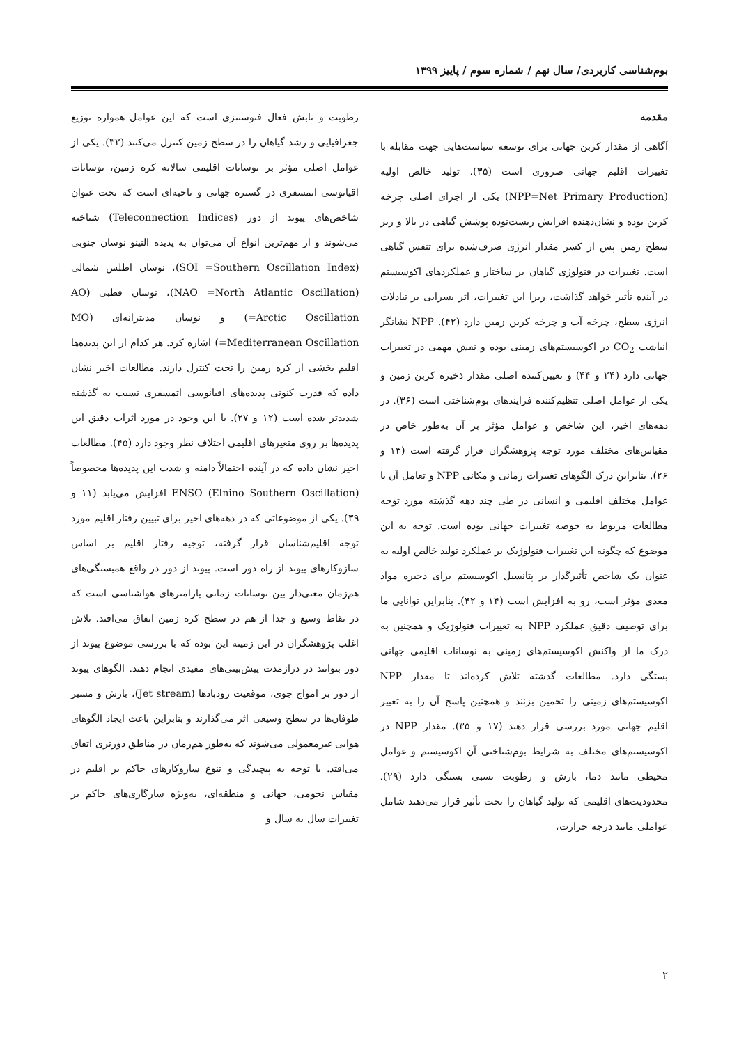بوم‌شناسی کاربردی/ سال نهم / شماره سوم / پاییز ۱۳۹۹
مقدمه
آگاهی از مقدار کربن جهانی برای توسعه سیاست‌هایی جهت مقابله با تغییرات اقلیم جهانی ضروری است (۳۵). تولید خالص اولیه (NPP=Net Primary Production) یکی از اجزای اصلی چرخه کربن بوده و نشان‌دهنده افزایش زیست‌توده پوشش گیاهی در بالا و زیر سطح زمین پس از کسر مقدار انرژی صرف‌شده برای تنفس گیاهی است. تغییرات در فنولوژی گیاهان بر ساختار و عملکردهای اکوسیستم در آینده تأثیر خواهد گذاشت، زیرا این تغییرات، اثر بسزایی بر تبادلات انرژی سطح، چرخه آب و چرخه کربن زمین دارد (۴۲). NPP نشانگر انباشت CO<sub>2</sub> در اکوسیستم‌های زمینی بوده و نقش مهمی در تغییرات جهانی دارد (۲۴ و ۴۴) و تعیین‌کننده اصلی مقدار ذخیره کربن زمین و یکی از عوامل اصلی تنظیم‌کننده فرایندهای بوم‌شناختی است (۳۶). در دهه‌های اخیر، این شاخص و عوامل مؤثر بر آن به‌طور خاص در مقیاس‌های مختلف مورد توجه پژوهشگران قرار گرفته است (۱۳ و ۲۶). بنابراین درک الگوهای تغییرات زمانی و مکانی NPP و تعامل آن با عوامل مختلف اقلیمی و انسانی در طی چند دهه گذشته مورد توجه مطالعات مربوط به حوضه تغییرات جهانی بوده است. توجه به این موضوع که چگونه این تغییرات فنولوژیک بر عملکرد تولید خالص اولیه به عنوان یک شاخص تأثیرگذار بر پتانسیل اکوسیستم برای ذخیره مواد مغذی مؤثر است، رو به افزایش است (۱۴ و ۴۲). بنابراین توانایی ما برای توصیف دقیق عملکرد NPP به تغییرات فنولوژیک و همچنین به درک ما از واکنش اکوسیستم‌های زمینی به نوسانات اقلیمی جهانی بستگی دارد. مطالعات گذشته تلاش کرده‌اند تا مقدار NPP اکوسیستم‌های زمینی را تخمین بزنند و همچنین پاسخ آن را به تغییر اقلیم جهانی مورد بررسی قرار دهند (۱۷ و ۳۵). مقدار NPP در اکوسیستم‌های مختلف به شرایط بوم‌شناختی آن اکوسیستم و عوامل محیطی مانند دما، بارش و رطوبت نسبی بستگی دارد (۲۹). محدودیت‌های اقلیمی که تولید گیاهان را تحت تأثیر قرار می‌دهند شامل عواملی مانند درجه حرارت،
رطوبت و تابش فعال فتوسنتزی است که این عوامل همواره توزیع جغرافیایی و رشد گیاهان را در سطح زمین کنترل می‌کنند (۳۲). یکی از عوامل اصلی مؤثر بر نوسانات اقلیمی سالانه کره زمین، نوسانات اقیانوسی اتمسفری در گستره جهانی و ناحیه‌ای است که تحت عنوان شاخص‌های پیوند از دور (Teleconnection Indices) شناخته می‌شوند و از مهم‌ترین انواع آن می‌توان به پدیده النینو نوسان جنوبی (SOI =Southern Oscillation Index)، نوسان اطلس شمالی (NAO =North Atlantic Oscillation)، نوسان قطبی (AO =Arctic Oscillation) و نوسان مدیترانه‌ای (MO =Mediterranean Oscillation) اشاره کرد. هر کدام از این پدیده‌ها اقلیم بخشی از کره زمین را تحت کنترل دارند. مطالعات اخیر نشان داده که قدرت کنونی پدیده‌های اقیانوسی اتمسفری نسبت به گذشته شدیدتر شده است (۱۲ و ۲۷). با این وجود در مورد اثرات دقیق این پدیده‌ها بر روی متغیرهای اقلیمی اختلاف نظر وجود دارد (۴۵). مطالعات اخیر نشان داده که در آینده احتمالاً دامنه و شدت این پدیده‌ها مخصوصاً ENSO (Elnino Southern Oscillation) افزایش می‌یابد (۱۱ و ۳۹). یکی از موضوعاتی که در دهه‌های اخیر برای تبیین رفتار اقلیم مورد توجه اقلیم‌شناسان قرار گرفته، توجیه رفتار اقلیم بر اساس سازوکارهای پیوند از راه دور است. پیوند از دور در واقع همبستگی‌های هم‌زمان معنی‌دار بین نوسانات زمانی پارامترهای هواشناسی است که در نقاط وسیع و جدا از هم در سطح کره زمین اتفاق می‌افتد. تلاش اغلب پژوهشگران در این زمینه این بوده که با بررسی موضوع پیوند از دور بتوانند در درازمدت پیش‌بینی‌های مفیدی انجام دهند. الگوهای پیوند از دور بر امواج جوی، موقعیت رودبادها (Jet stream)، بارش و مسیر طوفان‌ها در سطح وسیعی اثر می‌گذارند و بنابراین باعث ایجاد الگوهای هوایی غیرمعمولی می‌شوند که به‌طور هم‌زمان در مناطق دورتری اتفاق می‌افتد. با توجه به پیچیدگی و تنوع سازوکارهای حاکم بر اقلیم در مقیاس نجومی، جهانی و منطقه‌ای، به‌ویژه سازگاری‌های حاکم بر تغییرات سال به سال و
۲